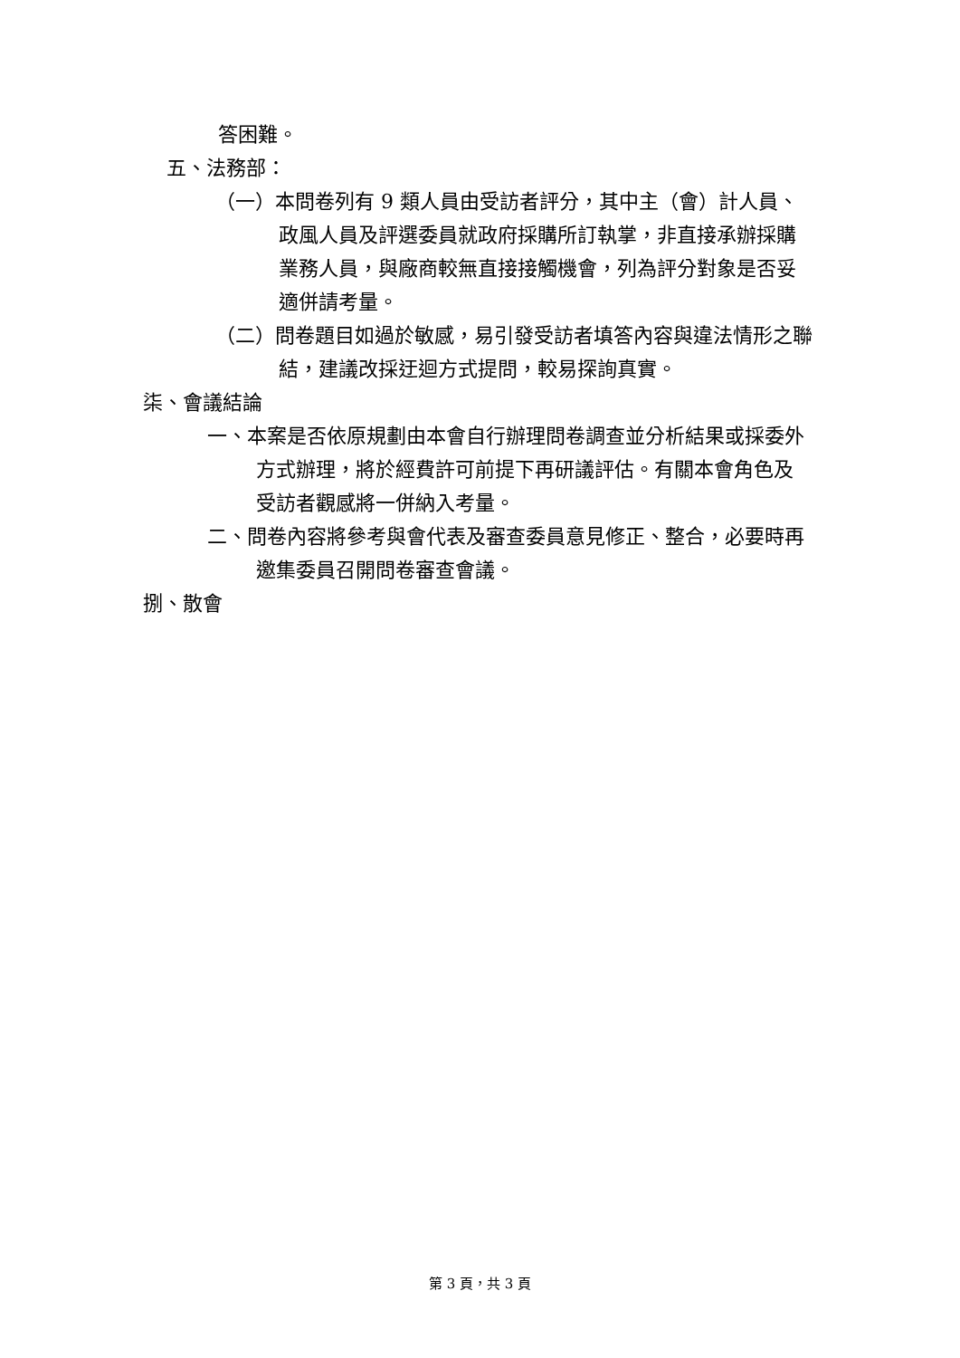答困難。
五、法務部：
（一）本問卷列有 9 類人員由受訪者評分，其中主（會）計人員、政風人員及評選委員就政府採購所訂執掌，非直接承辦採購業務人員，與廠商較無直接接觸機會，列為評分對象是否妥適併請考量。
（二）問卷題目如過於敏感，易引發受訪者填答內容與違法情形之聯結，建議改採迂迴方式提問，較易探詢真實。
柒、會議結論
一、本案是否依原規劃由本會自行辦理問卷調查並分析結果或採委外方式辦理，將於經費許可前提下再研議評估。有關本會角色及受訪者觀感將一併納入考量。
二、問卷內容將參考與會代表及審查委員意見修正、整合，必要時再邀集委員召開問卷審查會議。
捌、散會
第 3 頁，共 3 頁